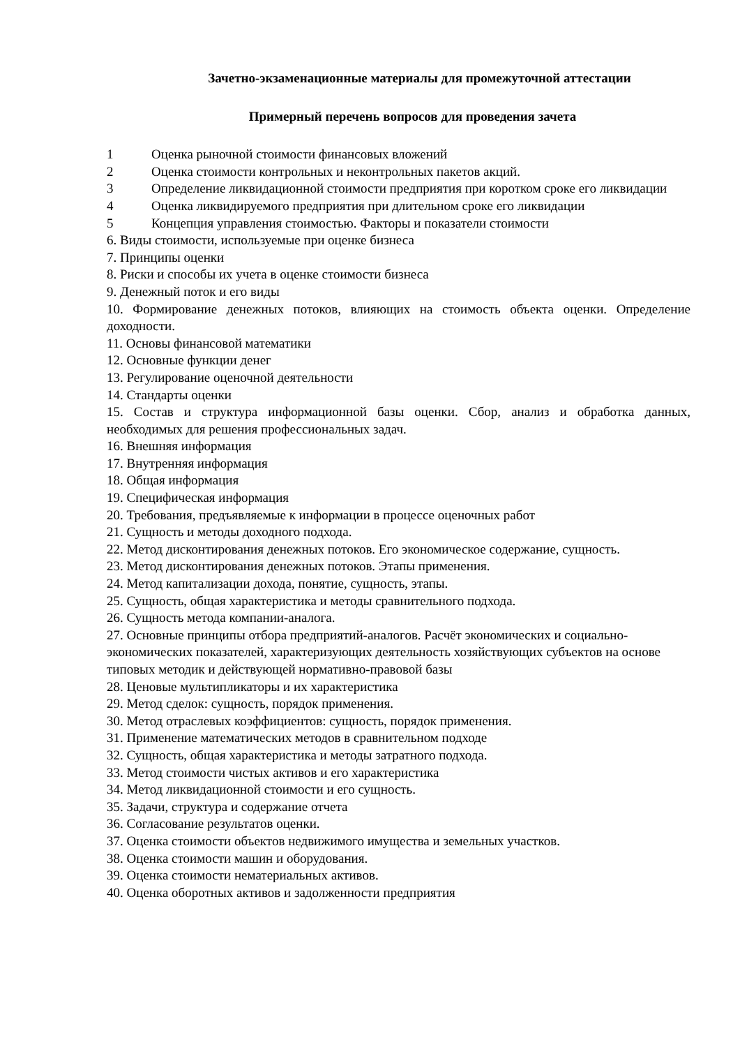Зачетно-экзаменационные материалы для промежуточной аттестации
Примерный перечень вопросов для проведения зачета
1 Оценка рыночной стоимости финансовых вложений
2 Оценка стоимости контрольных и неконтрольных пакетов акций.
3 Определение ликвидационной стоимости предприятия при коротком сроке его ликвидации
4 Оценка ликвидируемого предприятия при длительном сроке его ликвидации
5 Концепция управления стоимостью. Факторы и показатели стоимости
6. Виды стоимости, используемые при оценке бизнеса
7. Принципы оценки
8. Риски и способы их учета в оценке стоимости бизнеса
9. Денежный поток и его виды
10. Формирование денежных потоков, влияющих на стоимость объекта оценки. Определение доходности.
11. Основы финансовой математики
12. Основные функции денег
13. Регулирование оценочной деятельности
14. Стандарты оценки
15. Состав и структура информационной базы оценки. Сбор, анализ и обработка данных, необходимых для решения профессиональных задач.
16. Внешняя информация
17. Внутренняя информация
18. Общая информация
19. Специфическая информация
20. Требования, предъявляемые к информации в процессе оценочных работ
21. Сущность и методы доходного подхода.
22. Метод дисконтирования денежных потоков. Его экономическое содержание, сущность.
23. Метод дисконтирования денежных потоков. Этапы применения.
24. Метод капитализации дохода, понятие, сущность, этапы.
25. Сущность, общая характеристика и методы сравнительного подхода.
26. Сущность метода компании-аналога.
27. Основные принципы отбора предприятий-аналогов. Расчёт экономических и социально-экономических показателей, характеризующих деятельность хозяйствующих субъектов на основе типовых методик и действующей нормативно-правовой базы
28. Ценовые мультипликаторы и их характеристика
29. Метод сделок: сущность, порядок применения.
30. Метод отраслевых коэффициентов: сущность, порядок применения.
31. Применение математических методов в сравнительном подходе
32. Сущность, общая характеристика и методы затратного подхода.
33. Метод стоимости чистых активов и его характеристика
34. Метод ликвидационной стоимости и его сущность.
35. Задачи, структура и содержание отчета
36. Согласование результатов оценки.
37. Оценка стоимости объектов недвижимого имущества и земельных участков.
38. Оценка стоимости машин и оборудования.
39. Оценка стоимости нематериальных активов.
40. Оценка оборотных активов и задолженности предприятия